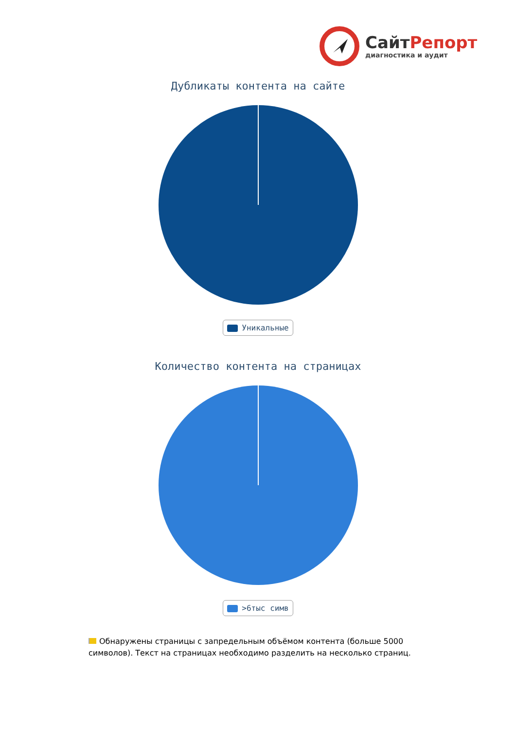СайтРепорт
диагностика и аудит
Дубликаты контента на сайте
Уникальные
Количество контента на страницах
>6тыс симв
Обнаружены страницы с запредельным объёмом контента (больше 5000 символов). Текст на страницах необходимо разделить на несколько страниц.